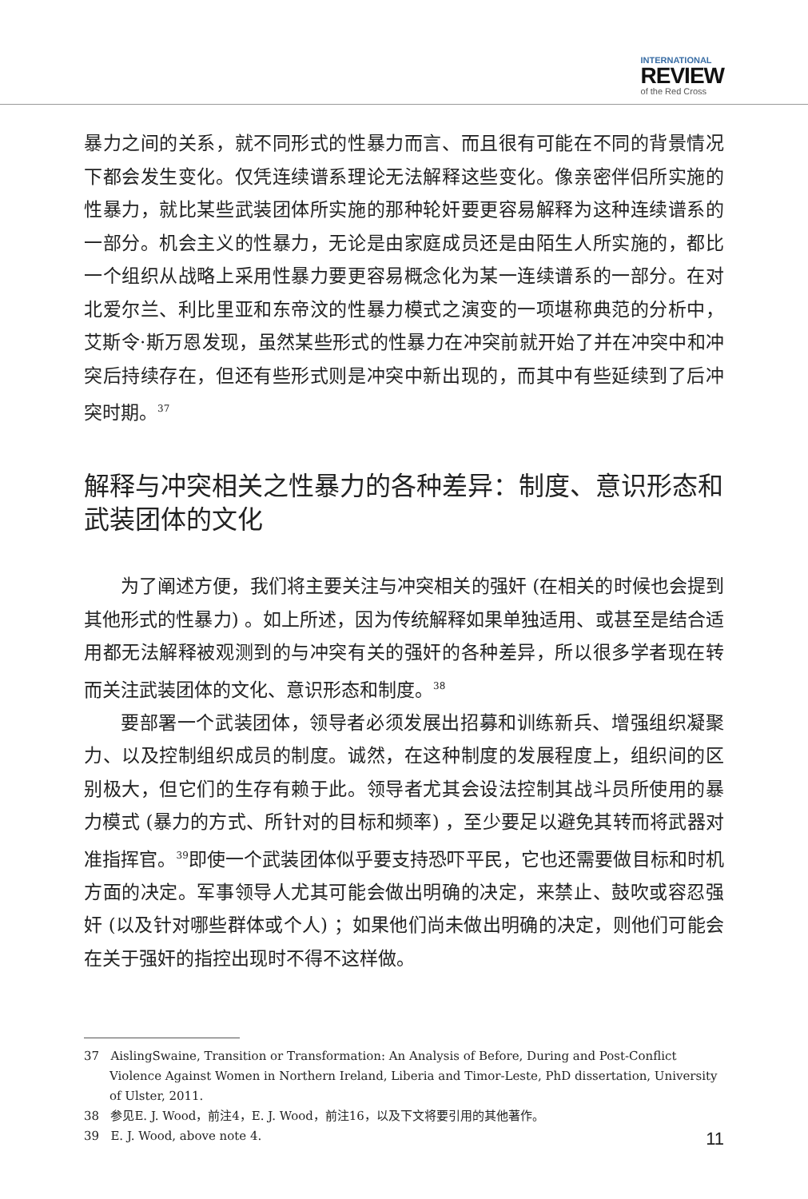INTERNATIONAL
REVIEW
of the Red Cross
暴力之间的关系，就不同形式的性暴力而言、而且很有可能在不同的背景情况下都会发生变化。仅凭连续谱系理论无法解释这些变化。像亲密伴侣所实施的性暴力，就比某些武装团体所实施的那种轮奸要更容易解释为这种连续谱系的一部分。机会主义的性暴力，无论是由家庭成员还是由陌生人所实施的，都比一个组织从战略上采用性暴力要更容易概念化为某一连续谱系的一部分。在对北爱尔兰、利比里亚和东帝汶的性暴力模式之演变的一项堪称典范的分析中，艾斯令·斯万恩发现，虽然某些形式的性暴力在冲突前就开始了并在冲突中和冲突后持续存在，但还有些形式则是冲突中新出现的，而其中有些延续到了后冲突时期。<sup>37</sup>
解释与冲突相关之性暴力的各种差异：制度、意识形态和武装团体的文化
为了阐述方便，我们将主要关注与冲突相关的强奸 (在相关的时候也会提到其他形式的性暴力) 。如上所述，因为传统解释如果单独适用、或甚至是结合适用都无法解释被观测到的与冲突有关的强奸的各种差异，所以很多学者现在转而关注武装团体的文化、意识形态和制度。<sup>38</sup>
要部署一个武装团体，领导者必须发展出招募和训练新兵、增强组织凝聚力、以及控制组织成员的制度。诚然，在这种制度的发展程度上，组织间的区别极大，但它们的生存有赖于此。领导者尤其会设法控制其战斗员所使用的暴力模式 (暴力的方式、所针对的目标和频率) ，至少要足以避免其转而将武器对准指挥官。<sup>39</sup>即使一个武装团体似乎要支持恐吓平民，它也还需要做目标和时机方面的决定。军事领导人尤其可能会做出明确的决定，来禁止、鼓吹或容忍强奸 (以及针对哪些群体或个人) ；如果他们尚未做出明确的决定，则他们可能会在关于强奸的指控出现时不得不这样做。
37 AislingSwaine, Transition or Transformation: An Analysis of Before, During and Post-Conflict Violence Against Women in Northern Ireland, Liberia and Timor-Leste, PhD dissertation, University of Ulster, 2011.
38 参见E. J. Wood，前注4，E. J. Wood，前注16，以及下文将要引用的其他著作。
39 E. J. Wood, above note 4.
11